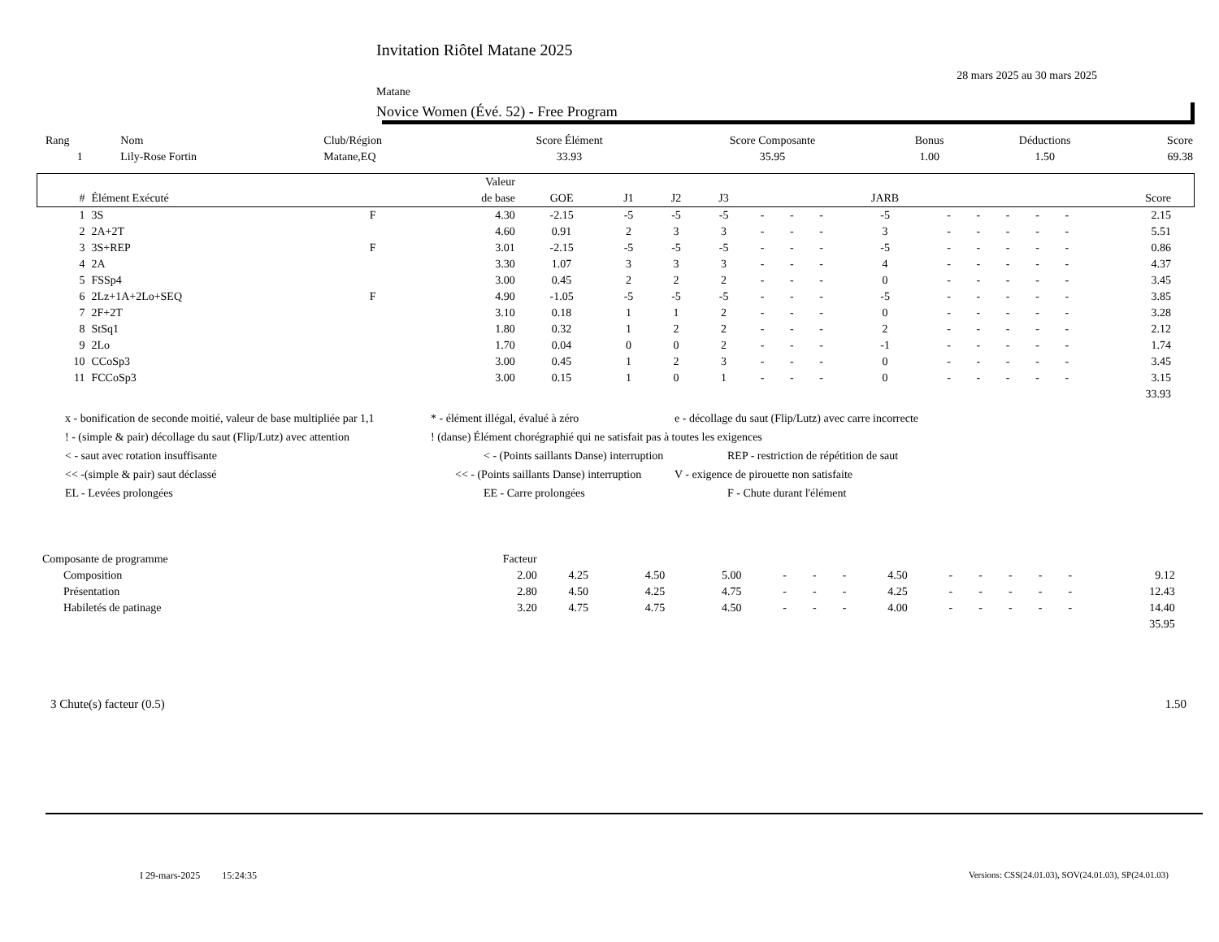Invitation Riôtel Matane 2025
28 mars 2025 au 30 mars 2025
Matane
Novice Women (Évé. 52) - Free Program
| Rang | Nom | Club/Région | Score Élément | Score Composante | Bonus | Déductions | Score |
| --- | --- | --- | --- | --- | --- | --- | --- |
| 1 | Lily-Rose Fortin | Matane,EQ | 33.93 | 35.95 | 1.00 | 1.50 | 69.38 |
| | | | Valeur | | | | | | | | | | | | | | | |
| --- | --- | --- | --- | --- | --- | --- | --- | --- | --- | --- | --- | --- | --- | --- | --- | --- | --- | --- |
| # | Élément Exécuté | | de base | GOE | J1 | J2 | J3 | | | | JARB | | | | | | Score | |
| 1 | 3S | F | 4.30 | -2.15 | -5 | -5 | -5 | - | - | - | -5 | - | - | - | - | - | 2.15 | |
| 2 | 2A+2T | | 4.60 | 0.91 | 2 | 3 | 3 | - | - | - | 3 | - | - | - | - | - | 5.51 | |
| 3 | 3S+REP | F | 3.01 | -2.15 | -5 | -5 | -5 | - | - | - | -5 | - | - | - | - | - | 0.86 | |
| 4 | 2A | | 3.30 | 1.07 | 3 | 3 | 3 | - | - | - | 4 | - | - | - | - | - | 4.37 | |
| 5 | FSSp4 | | 3.00 | 0.45 | 2 | 2 | 2 | - | - | - | 0 | - | - | - | - | - | 3.45 | |
| 6 | 2Lz+1A+2Lo+SEQ | F | 4.90 | -1.05 | -5 | -5 | -5 | - | - | - | -5 | - | - | - | - | - | 3.85 | |
| 7 | 2F+2T | | 3.10 | 0.18 | 1 | 1 | 2 | - | - | - | 0 | - | - | - | - | - | 3.28 | |
| 8 | StSq1 | | 1.80 | 0.32 | 1 | 2 | 2 | - | - | - | 2 | - | - | - | - | - | 2.12 | |
| 9 | 2Lo | | 1.70 | 0.04 | 0 | 0 | 2 | - | - | - | -1 | - | - | - | - | - | 1.74 | |
| 10 | CCoSp3 | | 3.00 | 0.45 | 1 | 2 | 3 | - | - | - | 0 | - | - | - | - | - | 3.45 | |
| 11 | FCCoSp3 | | 3.00 | 0.15 | 1 | 0 | 1 | - | - | - | 0 | - | - | - | - | - | 3.15 | |
| | | | | | | | | | | | | | | | | | 33.93 | |
x - bonification de seconde moitié, valeur de base multipliée par 1,1 * - élément illégal, évalué à zéro e - décollage du saut (Flip/Lutz) avec carre incorrecte
! - (simple & pair) décollage du saut (Flip/Lutz) avec attention! (danse) Élément chorégraphié qui ne satisfait pas à toutes les exigences
< - saut avec rotation insuffisante < - (Points saillants Danse) interruption REP - restriction de répétition de saut
<< -(simple & pair) saut déclassé << - (Points saillants Danse) interruption V - exigence de pirouette non satisfaite
EL - Levées prolongées EE - Carre prolongées F - Chute durant l'élément
| Composante de programme | Facteur | | | | | | | | | | | | | | |
| Composition | 2.00 | 4.25 | 4.50 | 5.00 | - | - | - | 4.50 | - | - | - | - | - | 9.12 | |
| Présentation | 2.80 | 4.50 | 4.25 | 4.75 | - | - | - | 4.25 | - | - | - | - | - | 12.43 | |
| Habiletés de patinage | 3.20 | 4.75 | 4.75 | 4.50 | - | - | - | 4.00 | - | - | - | - | - | 14.40 | |
| | | | | | | | | | | | | | | 35.95 | |
3 Chute(s) facteur (0.5) 1.50
I 29-mars-2025 15:24:35
Versions: CSS(24.01.03), SOV(24.01.03), SP(24.01.03)